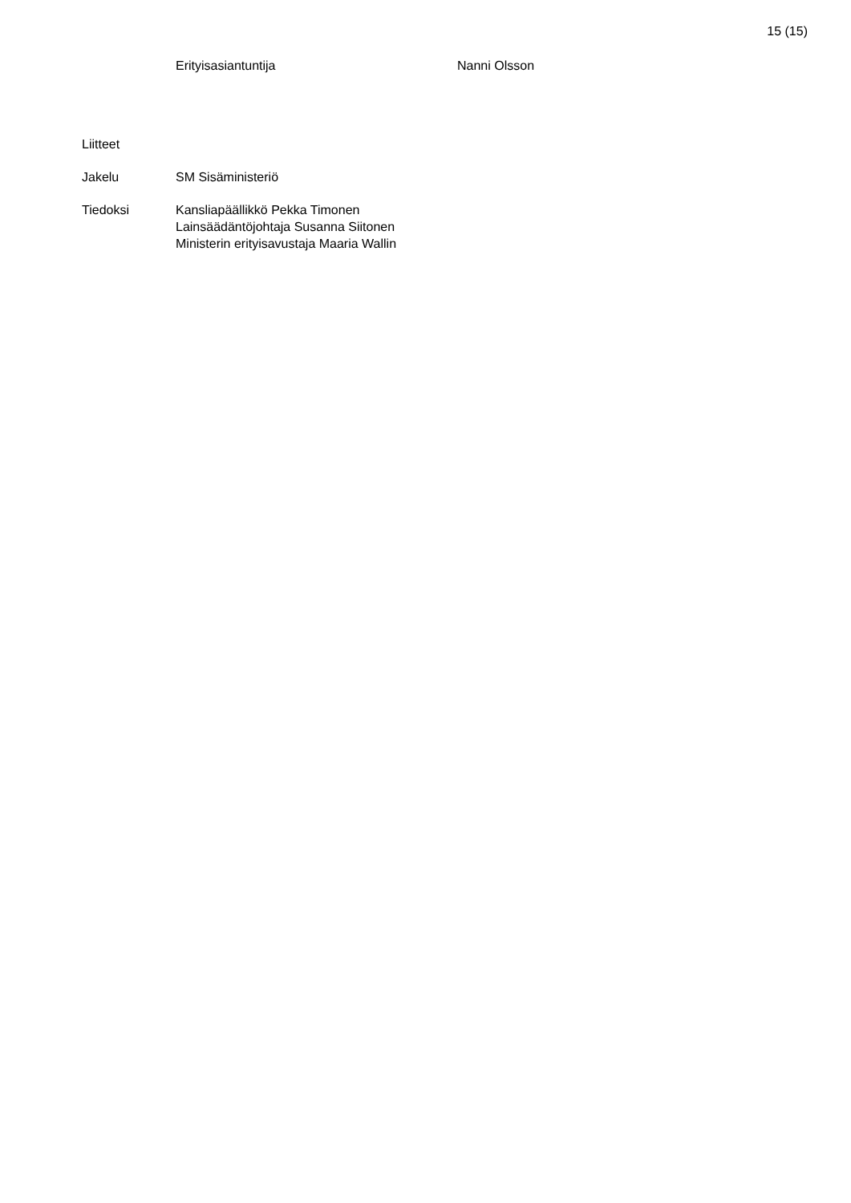15 (15)
Erityisasiantuntija Nanni Olsson
Liitteet
Jakelu SM Sisäministeriö
Tiedoksi Kansliapäällikkö Pekka Timonen
Lainsäädäntöjohtaja Susanna Siitonen
Ministerin erityisavustaja Maaria Wallin